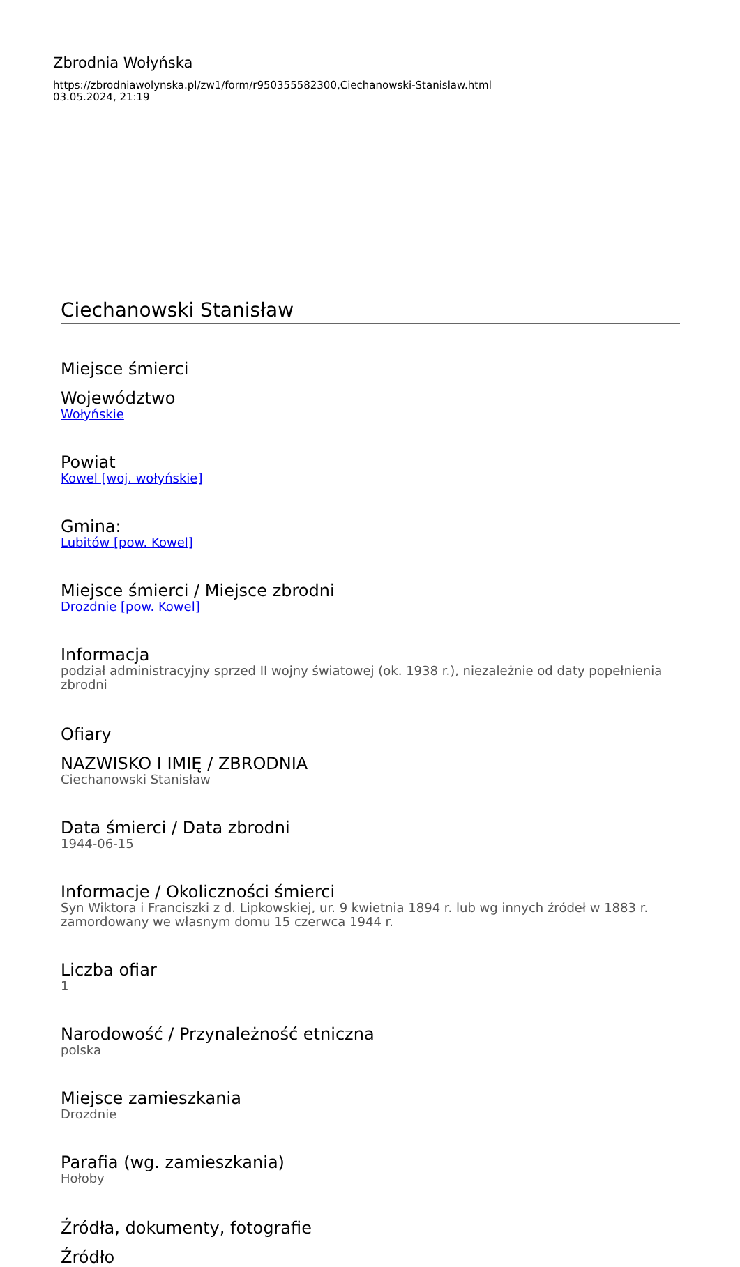Zbrodnia Wołyńska
https://zbrodniawolynska.pl/zw1/form/r950355582300,Ciechanowski-Stanislaw.html
03.05.2024, 21:19
Ciechanowski Stanisław
Miejsce śmierci
Województwo
Wołyńskie
Powiat
Kowel [woj. wołyńskie]
Gmina:
Lubitów [pow. Kowel]
Miejsce śmierci / Miejsce zbrodni
Drozdnie [pow. Kowel]
Informacja
podział administracyjny sprzed II wojny światowej (ok. 1938 r.), niezależnie od daty popełnienia zbrodni
Ofiary
NAZWISKO I IMIĘ / ZBRODNIA
Ciechanowski Stanisław
Data śmierci / Data zbrodni
1944-06-15
Informacje / Okoliczności śmierci
Syn Wiktora i Franciszki z d. Lipkowskiej, ur. 9 kwietnia 1894 r. lub wg innych źródeł w 1883 r. zamordowany we własnym domu 15 czerwca 1944 r.
Liczba ofiar
1
Narodowość / Przynależność etniczna
polska
Miejsce zamieszkania
Drozdnie
Parafia (wg. zamieszkania)
Hołoby
Źródła, dokumenty, fotografie
Źródło